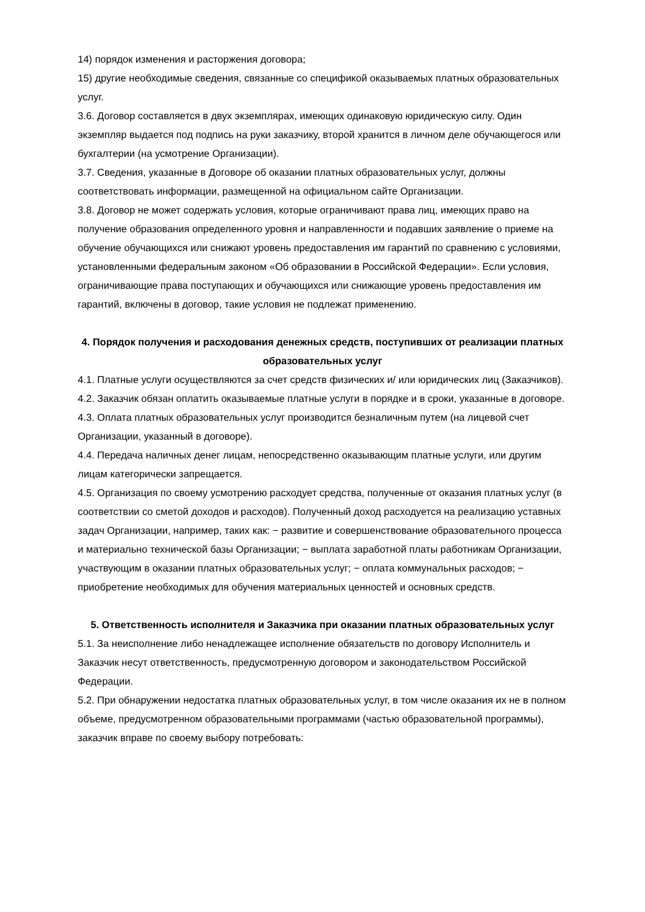14) порядок изменения и расторжения договора;
15) другие необходимые сведения, связанные со спецификой оказываемых платных образовательных услуг.
3.6. Договор составляется в двух экземплярах, имеющих одинаковую юридическую силу. Один экземпляр выдается под подпись на руки заказчику, второй хранится в личном деле обучающегося или бухгалтерии (на усмотрение Организации).
3.7. Сведения, указанные в Договоре об оказании платных образовательных услуг, должны соответствовать информации, размещенной на официальном сайте Организации.
3.8. Договор не может содержать условия, которые ограничивают права лиц, имеющих право на получение образования определенного уровня и направленности и подавших заявление о приеме на обучение обучающихся или снижают уровень предоставления им гарантий по сравнению с условиями, установленными федеральным законом «Об образовании в Российской Федерации». Если условия, ограничивающие права поступающих и обучающихся или снижающие уровень предоставления им гарантий, включены в договор, такие условия не подлежат применению.
4. Порядок получения и расходования денежных средств, поступивших от реализации платных образовательных услуг
4.1. Платные услуги осуществляются за счет средств физических и/ или юридических лиц (Заказчиков).
4.2. Заказчик обязан оплатить оказываемые платные услуги в порядке и в сроки, указанные в договоре.
4.3. Оплата платных образовательных услуг производится безналичным путем (на лицевой счет Организации, указанный в договоре).
4.4. Передача наличных денег лицам, непосредственно оказывающим платные услуги, или другим лицам категорически запрещается.
4.5. Организация по своему усмотрению расходует средства, полученные от оказания платных услуг (в соответствии со сметой доходов и расходов). Полученный доход расходуется на реализацию уставных задач Организации, например, таких как: − развитие и совершенствование образовательного процесса и материально технической базы Организации; − выплата заработной платы работникам Организации, участвующим в оказании платных образовательных услуг; − оплата коммунальных расходов; − приобретение необходимых для обучения материальных ценностей и основных средств.
5. Ответственность исполнителя и Заказчика при оказании платных образовательных услуг
5.1. За неисполнение либо ненадлежащее исполнение обязательств по договору Исполнитель и Заказчик несут ответственность, предусмотренную договором и законодательством Российской Федерации.
5.2. При обнаружении недостатка платных образовательных услуг, в том числе оказания их не в полном объеме, предусмотренном образовательными программами (частью образовательной программы), заказчик вправе по своему выбору потребовать: